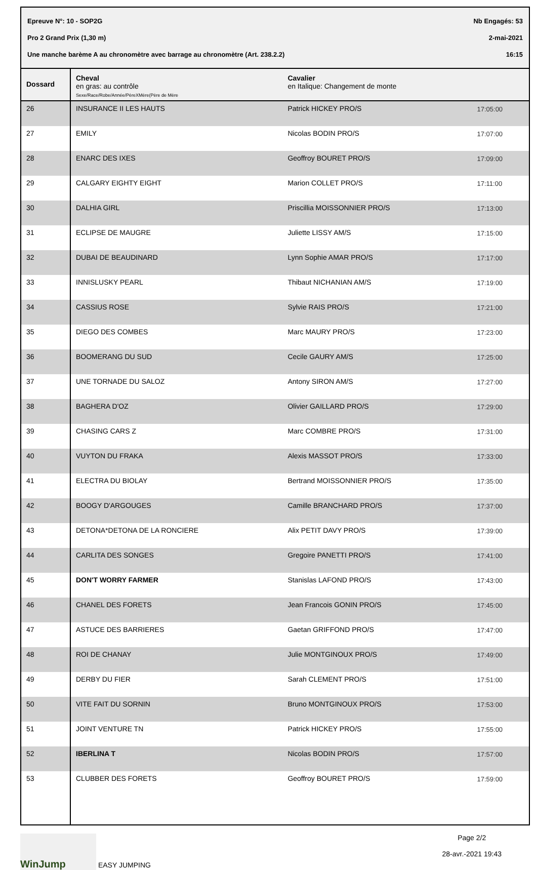Epreuve N°: 10 - SOP2G Nb Engagés: 53
Pro 2 Grand Prix (1,30 m) 2-mai-2021
Une manche barème A au chronomètre avec barrage au chronomètre (Art. 238.2.2) 16:15
| Dossard | Cheval en gras: au contrôle Sexe/Race/Robe/Année/PèreXMère(Père de Mère | Cavalier en Italique: Changement de monte | |
| --- | --- | --- | --- |
| 26 | INSURANCE II LES HAUTS | Patrick HICKEY PRO/S | 17:05:00 |
| 27 | EMILY | Nicolas BODIN PRO/S | 17:07:00 |
| 28 | ENARC DES IXES | Geoffroy BOURET PRO/S | 17:09:00 |
| 29 | CALGARY EIGHTY EIGHT | Marion COLLET PRO/S | 17:11:00 |
| 30 | DALHIA GIRL | Priscillia MOISSONNIER PRO/S | 17:13:00 |
| 31 | ECLIPSE DE MAUGRE | Juliette LISSY AM/S | 17:15:00 |
| 32 | DUBAI DE BEAUDINARD | Lynn Sophie AMAR PRO/S | 17:17:00 |
| 33 | INNISLUSKY PEARL | Thibaut NICHANIAN AM/S | 17:19:00 |
| 34 | CASSIUS ROSE | Sylvie RAIS PRO/S | 17:21:00 |
| 35 | DIEGO DES COMBES | Marc MAURY PRO/S | 17:23:00 |
| 36 | BOOMERANG DU SUD | Cecile GAURY AM/S | 17:25:00 |
| 37 | UNE TORNADE DU SALOZ | Antony SIRON AM/S | 17:27:00 |
| 38 | BAGHERA D'OZ | Olivier GAILLARD PRO/S | 17:29:00 |
| 39 | CHASING CARS Z | Marc COMBRE PRO/S | 17:31:00 |
| 40 | VUYTON DU FRAKA | Alexis MASSOT PRO/S | 17:33:00 |
| 41 | ELECTRA DU BIOLAY | Bertrand MOISSONNIER PRO/S | 17:35:00 |
| 42 | BOOGY D'ARGOUGES | Camille BRANCHARD PRO/S | 17:37:00 |
| 43 | DETONA*DETONA DE LA RONCIERE | Alix PETIT DAVY PRO/S | 17:39:00 |
| 44 | CARLITA DES SONGES | Gregoire PANETTI PRO/S | 17:41:00 |
| 45 | DON'T WORRY FARMER | Stanislas LAFOND PRO/S | 17:43:00 |
| 46 | CHANEL DES FORETS | Jean Francois GONIN PRO/S | 17:45:00 |
| 47 | ASTUCE DES BARRIERES | Gaetan GRIFFOND PRO/S | 17:47:00 |
| 48 | ROI DE CHANAY | Julie MONTGINOUX PRO/S | 17:49:00 |
| 49 | DERBY DU FIER | Sarah CLEMENT PRO/S | 17:51:00 |
| 50 | VITE FAIT DU SORNIN | Bruno MONTGINOUX PRO/S | 17:53:00 |
| 51 | JOINT VENTURE TN | Patrick HICKEY PRO/S | 17:55:00 |
| 52 | IBERLINA T | Nicolas BODIN PRO/S | 17:57:00 |
| 53 | CLUBBER DES FORETS | Geoffroy BOURET PRO/S | 17:59:00 |
WinJump EASY JUMPING Page 2/2
28-avr.-2021 19:43